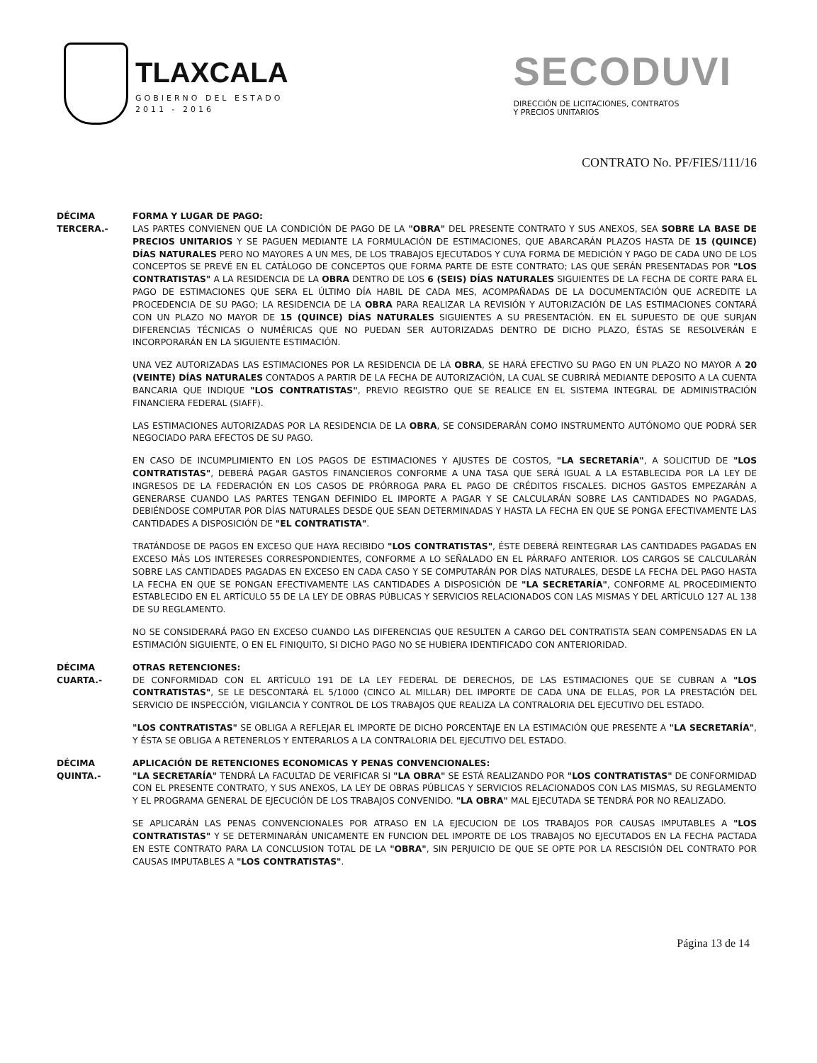TLAXCALA
GOBIERNO DEL ESTADO
2011 - 2016
SECODUVI
DIRECCIÓN DE LICITACIONES, CONTRATOS
Y PRECIOS UNITARIOS
CONTRATO No. PF/FIES/111/16
DÉCIMA
TERCERA.-
FORMA Y LUGAR DE PAGO:
LAS PARTES CONVIENEN QUE LA CONDICIÓN DE PAGO DE LA "OBRA" DEL PRESENTE CONTRATO Y SUS ANEXOS, SEA SOBRE LA BASE DE PRECIOS UNITARIOS Y SE PAGUEN MEDIANTE LA FORMULACIÓN DE ESTIMACIONES, QUE ABARCARÁN PLAZOS HASTA DE 15 (QUINCE) DÍAS NATURALES PERO NO MAYORES A UN MES, DE LOS TRABAJOS EJECUTADOS Y CUYA FORMA DE MEDICIÓN Y PAGO DE CADA UNO DE LOS CONCEPTOS SE PREVÉ EN EL CATÁLOGO DE CONCEPTOS QUE FORMA PARTE DE ESTE CONTRATO; LAS QUE SERÁN PRESENTADAS POR "LOS CONTRATISTAS" A LA RESIDENCIA DE LA OBRA DENTRO DE LOS 6 (SEIS) DÍAS NATURALES SIGUIENTES DE LA FECHA DE CORTE PARA EL PAGO DE ESTIMACIONES QUE SERA EL ÚLTIMO DÍA HABIL DE CADA MES, ACOMPAÑADAS DE LA DOCUMENTACIÓN QUE ACREDITE LA PROCEDENCIA DE SU PAGO; LA RESIDENCIA DE LA OBRA PARA REALIZAR LA REVISIÓN Y AUTORIZACIÓN DE LAS ESTIMACIONES CONTARÁ CON UN PLAZO NO MAYOR DE 15 (QUINCE) DÍAS NATURALES SIGUIENTES A SU PRESENTACIÓN. EN EL SUPUESTO DE QUE SURJAN DIFERENCIAS TÉCNICAS O NUMÉRICAS QUE NO PUEDAN SER AUTORIZADAS DENTRO DE DICHO PLAZO, ÉSTAS SE RESOLVERÁN E INCORPORARÁN EN LA SIGUIENTE ESTIMACIÓN.
UNA VEZ AUTORIZADAS LAS ESTIMACIONES POR LA RESIDENCIA DE LA OBRA, SE HARÁ EFECTIVO SU PAGO EN UN PLAZO NO MAYOR A 20 (VEINTE) DÍAS NATURALES CONTADOS A PARTIR DE LA FECHA DE AUTORIZACIÓN, LA CUAL SE CUBRIRÁ MEDIANTE DEPOSITO A LA CUENTA BANCARIA QUE INDIQUE "LOS CONTRATISTAS", PREVIO REGISTRO QUE SE REALICE EN EL SISTEMA INTEGRAL DE ADMINISTRACIÓN FINANCIERA FEDERAL (SIAFF).
LAS ESTIMACIONES AUTORIZADAS POR LA RESIDENCIA DE LA OBRA, SE CONSIDERARÁN COMO INSTRUMENTO AUTÓNOMO QUE PODRÁ SER NEGOCIADO PARA EFECTOS DE SU PAGO.
EN CASO DE INCUMPLIMIENTO EN LOS PAGOS DE ESTIMACIONES Y AJUSTES DE COSTOS, "LA SECRETARÍA", A SOLICITUD DE "LOS CONTRATISTAS", DEBERÁ PAGAR GASTOS FINANCIEROS CONFORME A UNA TASA QUE SERÁ IGUAL A LA ESTABLECIDA POR LA LEY DE INGRESOS DE LA FEDERACIÓN EN LOS CASOS DE PRÓRROGA PARA EL PAGO DE CRÉDITOS FISCALES. DICHOS GASTOS EMPEZARÁN A GENERARSE CUANDO LAS PARTES TENGAN DEFINIDO EL IMPORTE A PAGAR Y SE CALCULARÁN SOBRE LAS CANTIDADES NO PAGADAS, DEBIÉNDOSE COMPUTAR POR DÍAS NATURALES DESDE QUE SEAN DETERMINADAS Y HASTA LA FECHA EN QUE SE PONGA EFECTIVAMENTE LAS CANTIDADES A DISPOSICIÓN DE "EL CONTRATISTA".
TRATÁNDOSE DE PAGOS EN EXCESO QUE HAYA RECIBIDO "LOS CONTRATISTAS", ÉSTE DEBERÁ REINTEGRAR LAS CANTIDADES PAGADAS EN EXCESO MÁS LOS INTERESES CORRESPONDIENTES, CONFORME A LO SEÑALADO EN EL PÁRRAFO ANTERIOR. LOS CARGOS SE CALCULARÁN SOBRE LAS CANTIDADES PAGADAS EN EXCESO EN CADA CASO Y SE COMPUTARÁN POR DÍAS NATURALES, DESDE LA FECHA DEL PAGO HASTA LA FECHA EN QUE SE PONGAN EFECTIVAMENTE LAS CANTIDADES A DISPOSICIÓN DE "LA SECRETARÍA", CONFORME AL PROCEDIMIENTO ESTABLECIDO EN EL ARTÍCULO 55 DE LA LEY DE OBRAS PÚBLICAS Y SERVICIOS RELACIONADOS CON LAS MISMAS Y DEL ARTÍCULO 127 AL 138 DE SU REGLAMENTO.
NO SE CONSIDERARÁ PAGO EN EXCESO CUANDO LAS DIFERENCIAS QUE RESULTEN A CARGO DEL CONTRATISTA SEAN COMPENSADAS EN LA ESTIMACIÓN SIGUIENTE, O EN EL FINIQUITO, SI DICHO PAGO NO SE HUBIERA IDENTIFICADO CON ANTERIORIDAD.
DÉCIMA
CUARTA.-
OTRAS RETENCIONES:
DE CONFORMIDAD CON EL ARTÍCULO 191 DE LA LEY FEDERAL DE DERECHOS, DE LAS ESTIMACIONES QUE SE CUBRAN A "LOS CONTRATISTAS", SE LE DESCONTARÁ EL 5/1000 (CINCO AL MILLAR) DEL IMPORTE DE CADA UNA DE ELLAS, POR LA PRESTACIÓN DEL SERVICIO DE INSPECCIÓN, VIGILANCIA Y CONTROL DE LOS TRABAJOS QUE REALIZA LA CONTRALORIA DEL EJECUTIVO DEL ESTADO.
"LOS CONTRATISTAS" SE OBLIGA A REFLEJAR EL IMPORTE DE DICHO PORCENTAJE EN LA ESTIMACIÓN QUE PRESENTE A "LA SECRETARÍA", Y ÉSTA SE OBLIGA A RETENERLOS Y ENTERARLOS A LA CONTRALORIA DEL EJECUTIVO DEL ESTADO.
DÉCIMA
QUINTA.-
APLICACIÓN DE RETENCIONES ECONOMICAS Y PENAS CONVENCIONALES:
"LA SECRETARÍA" TENDRÁ LA FACULTAD DE VERIFICAR SI "LA OBRA" SE ESTÁ REALIZANDO POR "LOS CONTRATISTAS" DE CONFORMIDAD CON EL PRESENTE CONTRATO, Y SUS ANEXOS, LA LEY DE OBRAS PÚBLICAS Y SERVICIOS RELACIONADOS CON LAS MISMAS, SU REGLAMENTO Y EL PROGRAMA GENERAL DE EJECUCIÓN DE LOS TRABAJOS CONVENIDO. "LA OBRA" MAL EJECUTADA SE TENDRÁ POR NO REALIZADO.
SE APLICARÁN LAS PENAS CONVENCIONALES POR ATRASO EN LA EJECUCION DE LOS TRABAJOS POR CAUSAS IMPUTABLES A "LOS CONTRATISTAS" Y SE DETERMINARÁN UNICAMENTE EN FUNCION DEL IMPORTE DE LOS TRABAJOS NO EJECUTADOS EN LA FECHA PACTADA EN ESTE CONTRATO PARA LA CONCLUSION TOTAL DE LA "OBRA", SIN PERJUICIO DE QUE SE OPTE POR LA RESCISIÓN DEL CONTRATO POR CAUSAS IMPUTABLES A "LOS CONTRATISTAS".
Página 13 de 14